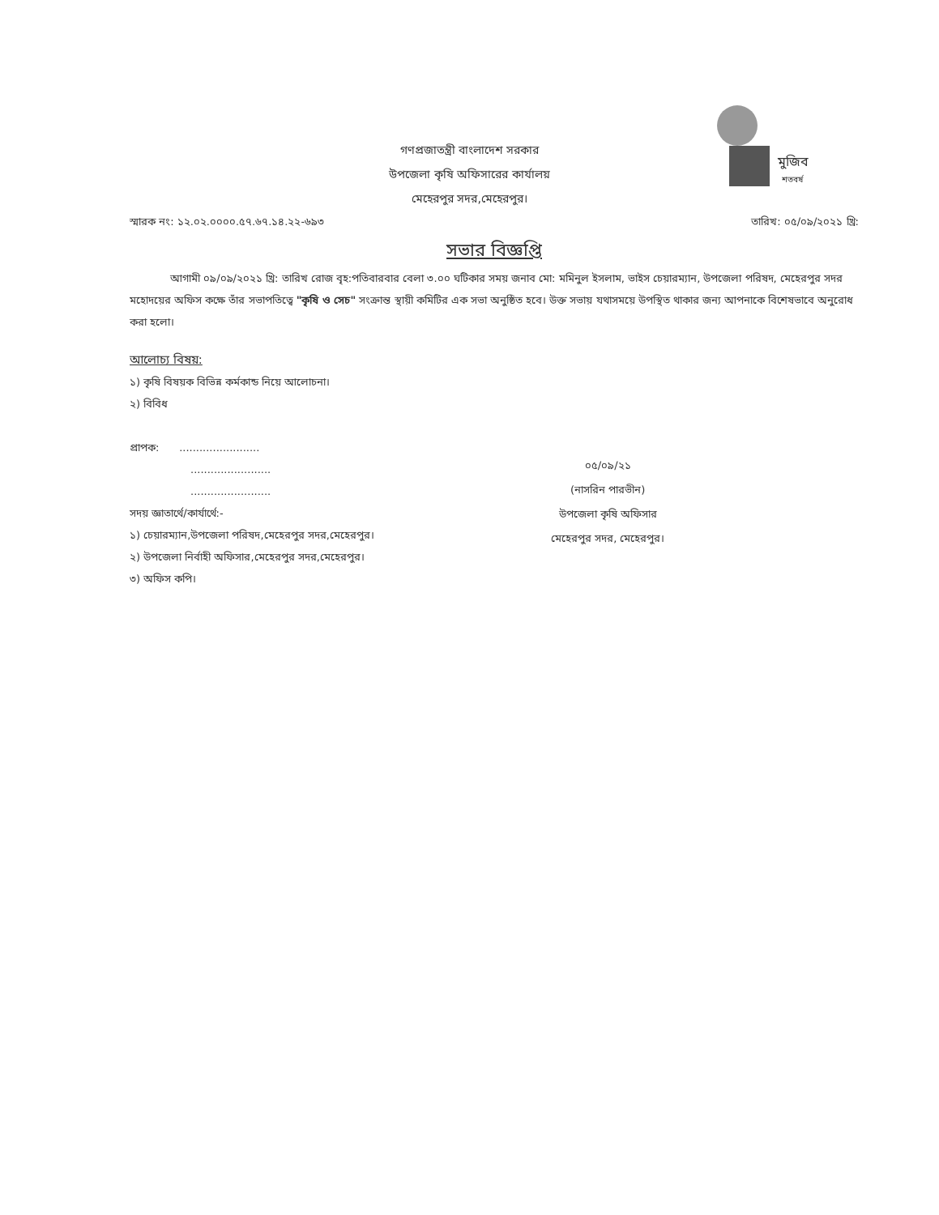মুজিব
শতবর্ষ
গণপ্রজাতন্ত্রী বাংলাদেশ সরকার
উপজেলা কৃষি অফিসারের কার্যালয়
মেহেরপুর সদর,মেহেরপুর।
স্মারক নং: ১২.০২.০০০০.৫৭.৬৭.১৪.২২-৬৯৩ তারিখ: ০৫/০৯/২০২১ খ্রি:
সভার বিজ্ঞপ্তি
আগামী ০৯/০৯/২০২১ খ্রি: তারিখ রোজ বৃহ:পতিবারবার বেলা ৩.০০ ঘটিকার সময় জনাব মো: মমিনুল ইসলাম, ভাইস চেয়ারম্যান, উপজেলা পরিষদ, মেহেরপুর সদর মহোদয়ের অফিস কক্ষে তাঁর সভাপতিত্বে "কৃষি ও সেচ" সংক্রান্ত স্থায়ী কমিটির এক সভা অনুষ্ঠিত হবে। উক্ত সভায় যথাসময়ে উপস্থিত থাকার জন্য আপনাকে বিশেষভাবে অনুরোধ করা হলো।
আলোচ্য বিষয়:
১) কৃষি বিষয়ক বিভিন্ন কর্মকান্ড নিয়ে আলোচনা।
২) বিবিধ
প্রাপক: ........................
........................
........................
সদয় জ্ঞাতার্থে/কার্যার্থে:-
১) চেয়ারম্যান,উপজেলা পরিষদ,মেহেরপুর সদর,মেহেরপুর।
২) উপজেলা নির্বাহী অফিসার,মেহেরপুর সদর,মেহেরপুর।
৩) অফিস কপি।
০৫/০৯/২১
(নাসরিন পারভীন)
উপজেলা কৃষি অফিসার
মেহেরপুর সদর, মেহেরপুর।